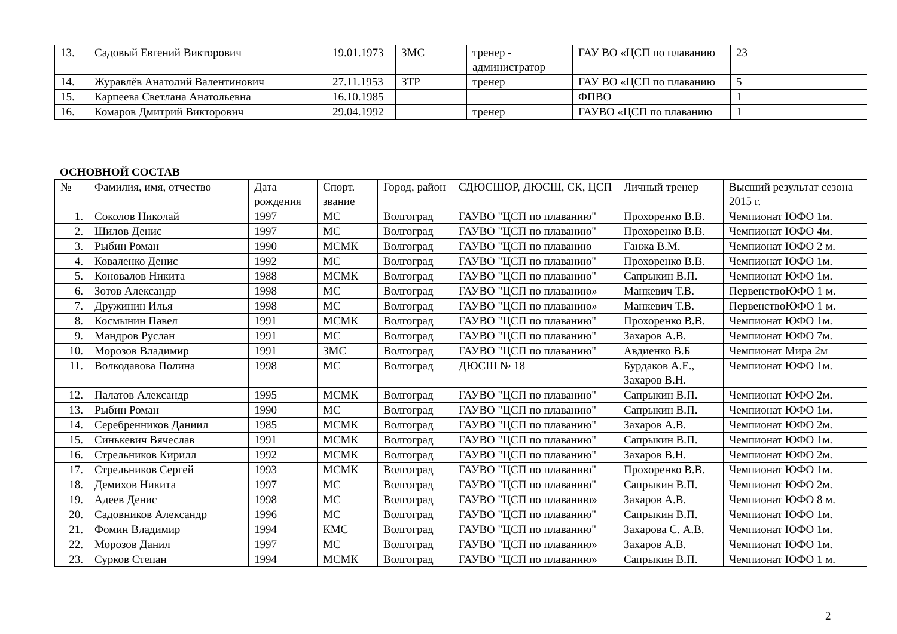| 13. | Садовый Евгений Викторович | 19.01.1973 | ЗМС | тренер - администратор | ГАУ ВО «ЦСП по плаванию | 23 |
| 14. | Журавлёв Анатолий Валентинович | 27.11.1953 | ЗТР | тренер | ГАУ ВО «ЦСП по плаванию | 5 |
| 15. | Карпеева Светлана Анатольевна | 16.10.1985 | | | ФПВО | 1 |
| 16. | Комаров Дмитрий Викторович | 29.04.1992 | | тренер | ГАУВО «ЦСП по плаванию | 1 |
ОСНОВНОЙ СОСТАВ
| № | Фамилия, имя, отчество | Дата рождения | Спорт. звание | Город, район | СДЮСШОР, ДЮСШ, СК, ЦСП | Личный тренер | Высший результат сезона 2015 г. |
| 1. | Соколов Николай | 1997 | МС | Волгоград | ГАУВО "ЦСП по плаванию" | Прохоренко В.В. | Чемпионат ЮФО 1м. |
| 2. | Шилов Денис | 1997 | МС | Волгоград | ГАУВО "ЦСП по плаванию" | Прохоренко В.В. | Чемпионат ЮФО 4м. |
| 3. | Рыбин Роман | 1990 | МСМК | Волгоград | ГАУВО "ЦСП по плаванию | Ганжа В.М. | Чемпионат ЮФО 2 м. |
| 4. | Коваленко Денис | 1992 | МС | Волгоград | ГАУВО "ЦСП по плаванию" | Прохоренко В.В. | Чемпионат ЮФО 1м. |
| 5. | Коновалов Никита | 1988 | МСМК | Волгоград | ГАУВО "ЦСП по плаванию" | Сапрыкин В.П. | Чемпионат ЮФО 1м. |
| 6. | Зотов Александр | 1998 | МС | Волгоград | ГАУВО "ЦСП по плаванию» | Манкевич Т.В. | ПервенствоЮФО 1 м. |
| 7. | Дружинин Илья | 1998 | МС | Волгоград | ГАУВО "ЦСП по плаванию» | Манкевич Т.В. | ПервенствоЮФО 1 м. |
| 8. | Космынин Павел | 1991 | МСМК | Волгоград | ГАУВО "ЦСП по плаванию" | Прохоренко В.В. | Чемпионат ЮФО 1м. |
| 9. | Мандров Руслан | 1991 | МС | Волгоград | ГАУВО "ЦСП по плаванию" | Захаров А.В. | Чемпионат ЮФО 7м. |
| 10. | Морозов Владимир | 1991 | ЗМС | Волгоград | ГАУВО "ЦСП по плаванию" | Авдиенко В.Б | Чемпионат Мира 2м |
| 11. | Волкодавова Полина | 1998 | МС | Волгоград | ДЮСШ № 18 | Бурдаков А.Е., Захаров В.Н. | Чемпионат ЮФО 1м. |
| 12. | Палатов Александр | 1995 | МСМК | Волгоград | ГАУВО "ЦСП по плаванию" | Сапрыкин В.П. | Чемпионат ЮФО 2м. |
| 13. | Рыбин Роман | 1990 | МС | Волгоград | ГАУВО "ЦСП по плаванию" | Сапрыкин В.П. | Чемпионат ЮФО 1м. |
| 14. | Серебренников Даниил | 1985 | МСМК | Волгоград | ГАУВО "ЦСП по плаванию" | Захаров А.В. | Чемпионат ЮФО 2м. |
| 15. | Синькевич Вячеслав | 1991 | МСМК | Волгоград | ГАУВО "ЦСП по плаванию" | Сапрыкин В.П. | Чемпионат ЮФО 1м. |
| 16. | Стрельников Кирилл | 1992 | МСМК | Волгоград | ГАУВО "ЦСП по плаванию" | Захаров В.Н. | Чемпионат ЮФО 2м. |
| 17. | Стрельников Сергей | 1993 | МСМК | Волгоград | ГАУВО "ЦСП по плаванию" | Прохоренко В.В. | Чемпионат ЮФО 1м. |
| 18. | Демихов Никита | 1997 | МС | Волгоград | ГАУВО "ЦСП по плаванию" | Сапрыкин В.П. | Чемпионат ЮФО 2м. |
| 19. | Адеев Денис | 1998 | МС | Волгоград | ГАУВО "ЦСП по плаванию» | Захаров А.В. | Чемпионат ЮФО 8 м. |
| 20. | Садовников Александр | 1996 | МС | Волгоград | ГАУВО "ЦСП по плаванию" | Сапрыкин В.П. | Чемпионат ЮФО 1м. |
| 21. | Фомин Владимир | 1994 | КМС | Волгоград | ГАУВО "ЦСП по плаванию" | Захарова С. А.В. | Чемпионат ЮФО 1м. |
| 22. | Морозов Данил | 1997 | МС | Волгоград | ГАУВО "ЦСП по плаванию» | Захаров А.В. | Чемпионат ЮФО 1м. |
| 23. | Сурков Степан | 1994 | МСМК | Волгоград | ГАУВО "ЦСП по плаванию» | Сапрыкин В.П. | Чемпионат ЮФО 1 м. |
2